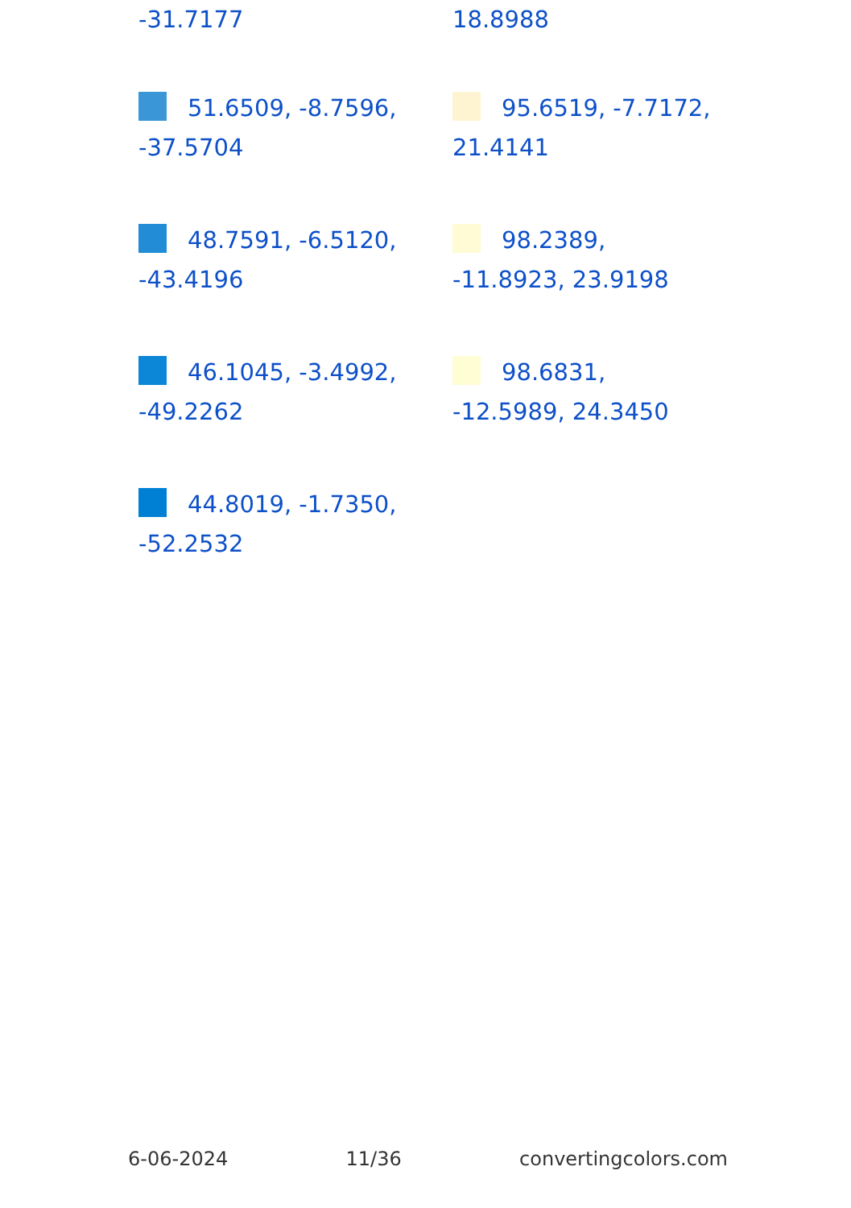-31.7177
18.8988
51.6509, -8.7596, -37.5704
95.6519, -7.7172, 21.4141
48.7591, -6.5120, -43.4196
98.2389, -11.8923, 23.9198
46.1045, -3.4992, -49.2262
98.6831, -12.5989, 24.3450
44.8019, -1.7350, -52.2532
6-06-2024 11/36 convertingcolors.com